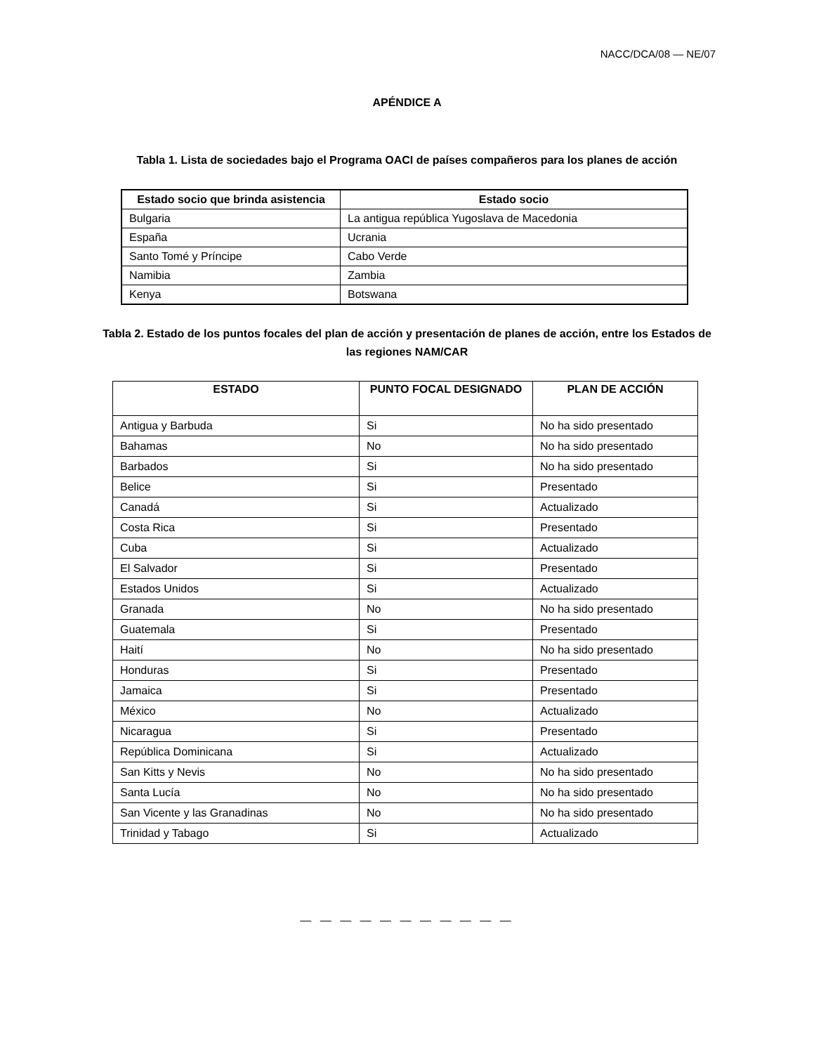NACC/DCA/08 — NE/07
APÉNDICE A
Tabla 1. Lista de sociedades bajo el Programa OACI de países compañeros para los planes de acción
| Estado socio que brinda asistencia | Estado socio |
| --- | --- |
| Bulgaria | La antigua república Yugoslava de Macedonia |
| España | Ucrania |
| Santo Tomé y Príncipe | Cabo Verde |
| Namibia | Zambia |
| Kenya | Botswana |
Tabla 2. Estado de los puntos focales del plan de acción y presentación de planes de acción, entre los Estados de las regiones NAM/CAR
| ESTADO | PUNTO FOCAL DESIGNADO | PLAN DE ACCIÓN |
| --- | --- | --- |
| Antigua y Barbuda | Si | No ha sido presentado |
| Bahamas | No | No ha sido presentado |
| Barbados | Si | No ha sido presentado |
| Belice | Si | Presentado |
| Canadá | Si | Actualizado |
| Costa Rica | Si | Presentado |
| Cuba | Si | Actualizado |
| El Salvador | Si | Presentado |
| Estados Unidos | Si | Actualizado |
| Granada | No | No ha sido presentado |
| Guatemala | Si | Presentado |
| Haití | No | No ha sido presentado |
| Honduras | Si | Presentado |
| Jamaica | Si | Presentado |
| México | No | Actualizado |
| Nicaragua | Si | Presentado |
| República Dominicana | Si | Actualizado |
| San Kitts y Nevis | No | No ha sido presentado |
| Santa Lucía | No | No ha sido presentado |
| San Vicente y las Granadinas | No | No ha sido presentado |
| Trinidad y Tabago | Si | Actualizado |
— — — — — — — — — — —